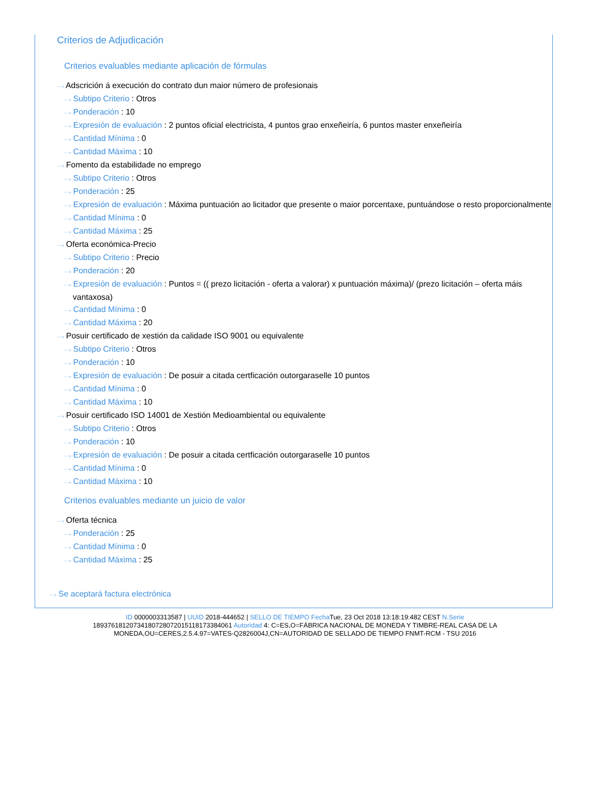Criterios de Adjudicación
Criterios evaluables mediante aplicación de fórmulas
···› Adscrición á execución do contrato dun maior número de profesionais
···› Subtipo Criterio : Otros
···› Ponderación : 10
···› Expresión de evaluación : 2 puntos oficial electricista, 4 puntos grao enxeñeiría, 6 puntos master enxeñeiría
···› Cantidad Mínima : 0
···› Cantidad Máxima : 10
···› Fomento da estabilidade no emprego
···› Subtipo Criterio : Otros
···› Ponderación : 25
···› Expresión de evaluación : Máxima puntuación ao licitador que presente o maior porcentaxe, puntuándose o resto proporcionalmente
···› Cantidad Mínima : 0
···› Cantidad Máxima : 25
···› Oferta económica-Precio
···› Subtipo Criterio : Precio
···› Ponderación : 20
···› Expresión de evaluación : Puntos = (( prezo licitación - oferta a valorar) x puntuación máxima)/ (prezo licitación – oferta máis vantaxosa)
···› Cantidad Mínima : 0
···› Cantidad Máxima : 20
···› Posuir certificado de xestión da calidade ISO 9001 ou equivalente
···› Subtipo Criterio : Otros
···› Ponderación : 10
···› Expresión de evaluación : De posuir a citada certficación outorgaraselle 10 puntos
···› Cantidad Mínima : 0
···› Cantidad Máxima : 10
···› Posuir certificado ISO 14001 de Xestión Medioambiental ou equivalente
···› Subtipo Criterio : Otros
···› Ponderación : 10
···› Expresión de evaluación : De posuir a citada certficación outorgaraselle 10 puntos
···› Cantidad Mínima : 0
···› Cantidad Máxima : 10
Criterios evaluables mediante un juicio de valor
···› Oferta técnica
···› Ponderación : 25
···› Cantidad Mínima : 0
···› Cantidad Máxima : 25
···› Se aceptará factura electrónica
ID 0000003313587 | UUID 2018-444652 | SELLO DE TIEMPO Fecha Tue, 23 Oct 2018 13:18:19:482 CEST N.Serie 189376181207341807280720151181733840​61 Autoridad 4: C=ES,O=FÁBRICA NACIONAL DE MONEDA Y TIMBRE-REAL CASA DE LA MONEDA,OU=CERES,2.5.4.97=VATES-Q2826004J,CN=AUTORIDAD DE SELLADO DE TIEMPO FNMT-RCM - TSU 2016